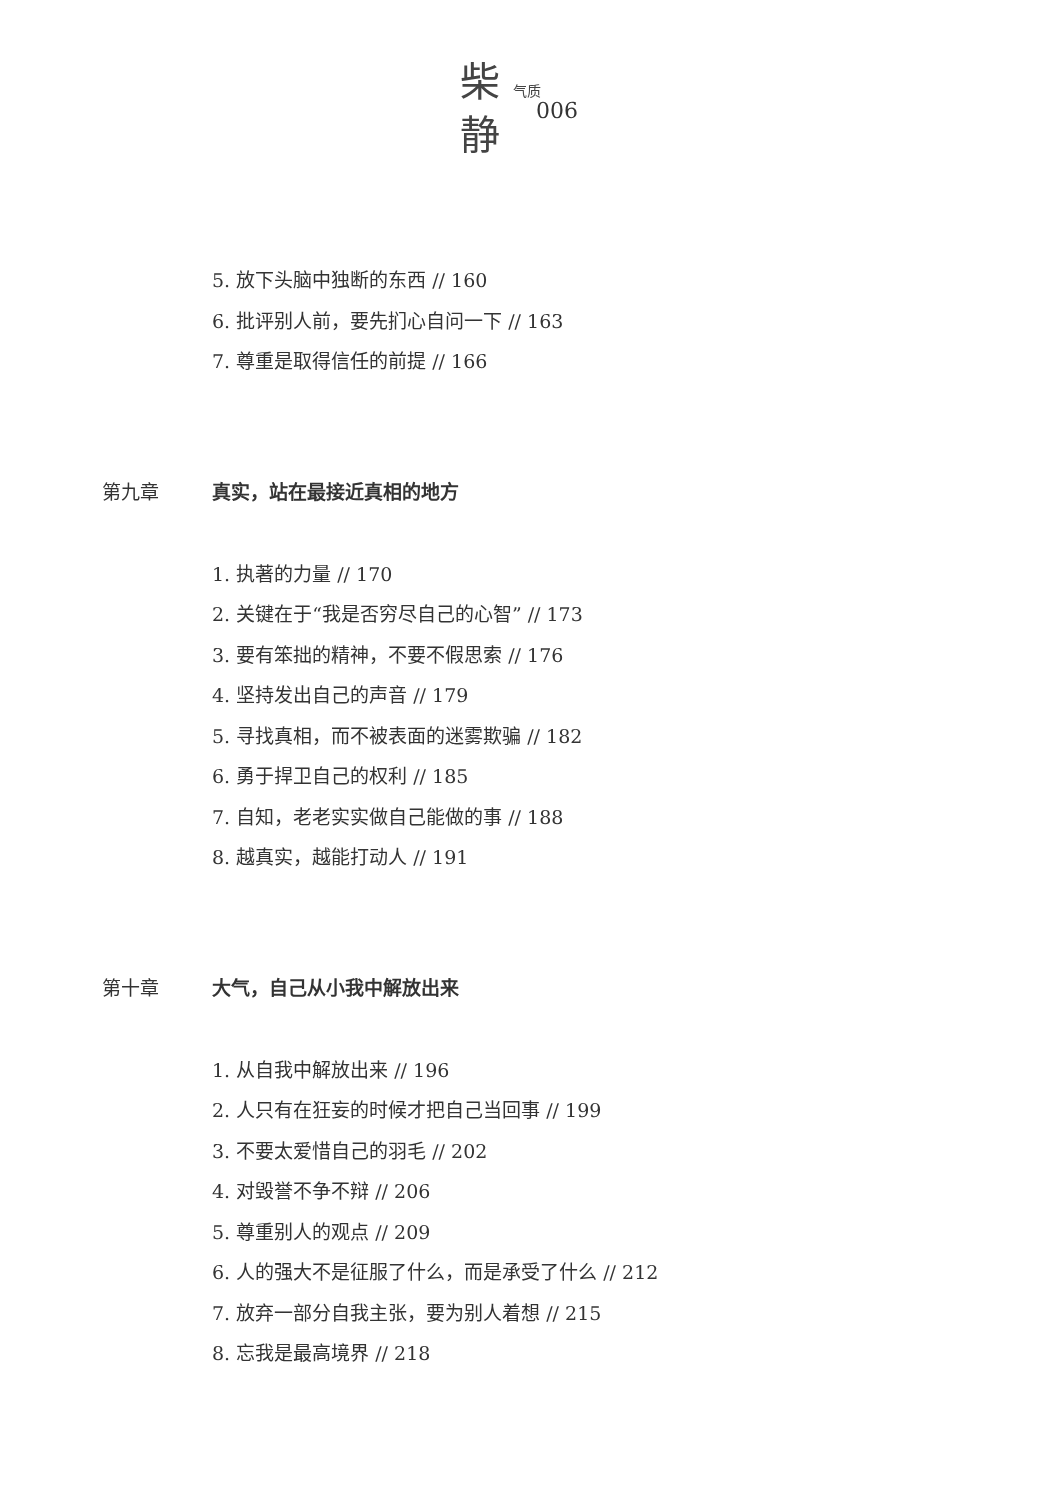柴 气质
静
006
5. 放下头脑中独断的东西 // 160
6. 批评别人前，要先扪心自问一下 // 163
7. 尊重是取得信任的前提 // 166
第九章 真实，站在最接近真相的地方
1. 执著的力量 // 170
2. 关键在于“我是否穷尽自己的心智” // 173
3. 要有笨拙的精神，不要不假思索 // 176
4. 坚持发出自己的声音 // 179
5. 寻找真相，而不被表面的迷雾欺骗 // 182
6. 勇于捍卫自己的权利 // 185
7. 自知，老老实实做自己能做的事 // 188
8. 越真实，越能打动人 // 191
第十章 大气，自己从小我中解放出来
1. 从自我中解放出来 // 196
2. 人只有在狂妄的时候才把自己当回事 // 199
3. 不要太爱惜自己的羽毛 // 202
4. 对毁誉不争不辩 // 206
5. 尊重别人的观点 // 209
6. 人的强大不是征服了什么，而是承受了什么 // 212
7. 放弃一部分自我主张，要为别人着想 // 215
8. 忘我是最高境界 // 218